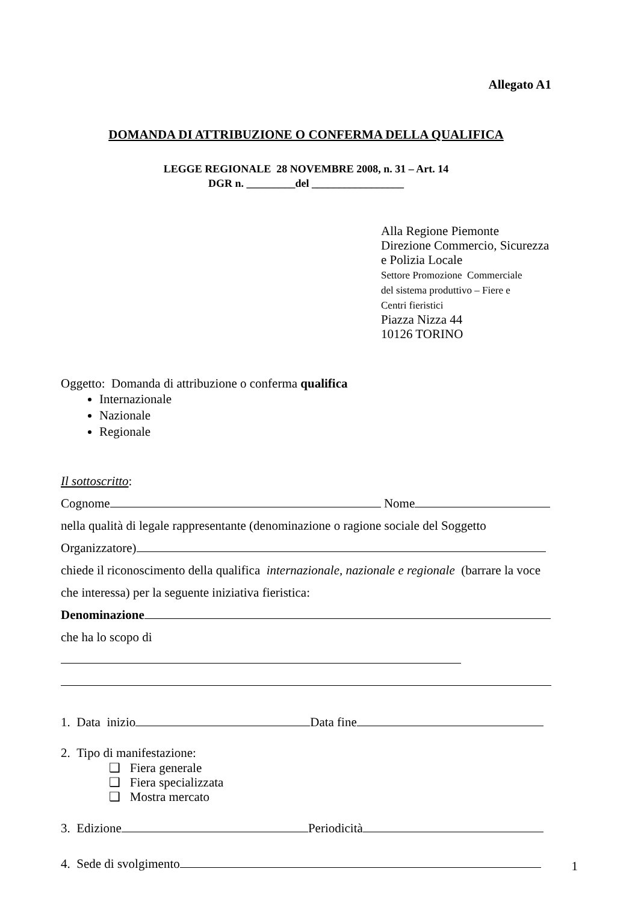Allegato A1
DOMANDA DI ATTRIBUZIONE O CONFERMA DELLA QUALIFICA
LEGGE REGIONALE 28 NOVEMBRE 2008, n. 31 – Art. 14
DGR n. _________del _________________
Alla Regione Piemonte
Direzione Commercio, Sicurezza
e Polizia Locale
Settore Promozione Commerciale
del sistema produttivo – Fiere e
Centri fieristici
Piazza Nizza 44
10126 TORINO
Oggetto: Domanda di attribuzione o conferma qualifica
Internazionale
Nazionale
Regionale
Il sottoscritto:
Cognome Nome
nella qualità di legale rappresentante (denominazione o ragione sociale del Soggetto
Organizzatore)
chiede il riconoscimento della qualifica internazionale, nazionale e regionale (barrare la voce
che interessa) per la seguente iniziativa fieristica:
Denominazione
che ha lo scopo di
1. Data inizio Data fine
2. Tipo di manifestazione:
❑ Fiera generale
❑ Fiera specializzata
❑ Mostra mercato
3. Edizione Periodicità
4. Sede di svolgimento
1